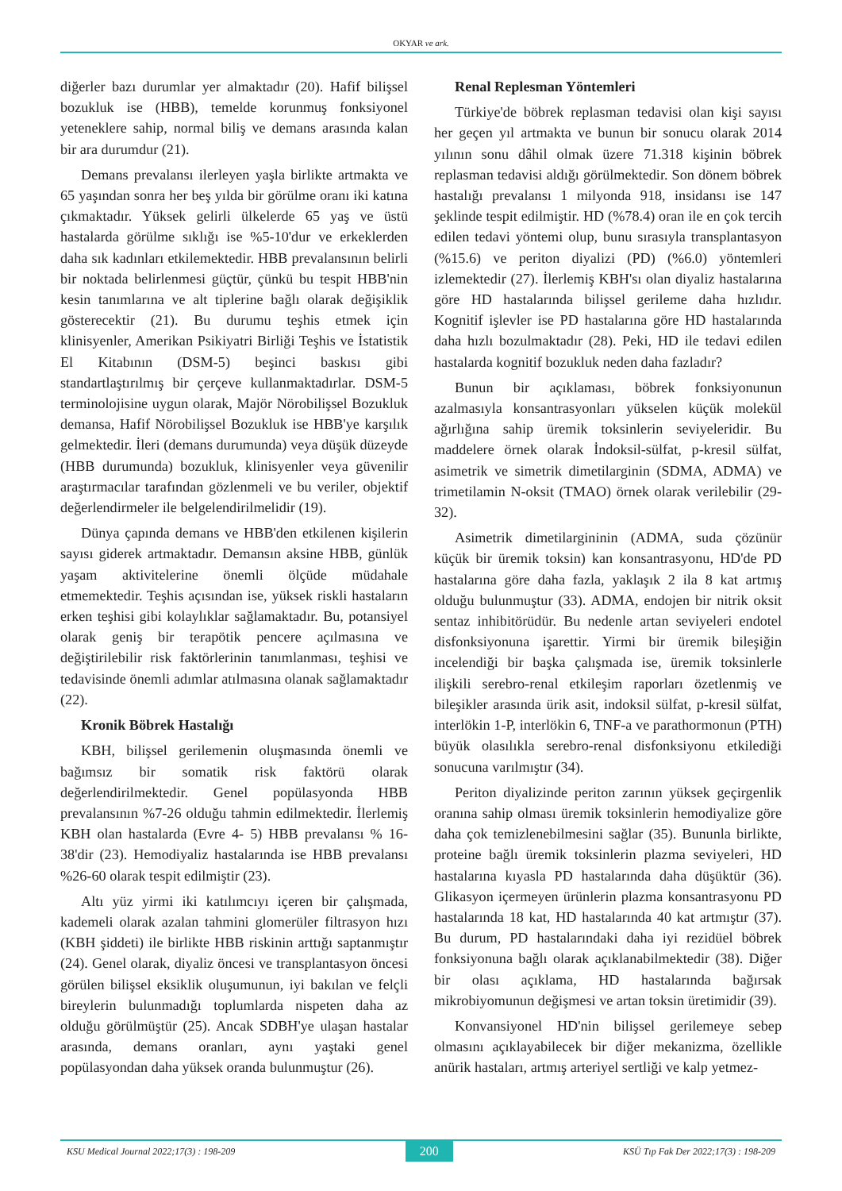OKYAR ve ark.
diğerler bazı durumlar yer almaktadır (20). Hafif bilişsel bozukluk ise (HBB), temelde korunmuş fonksiyonel yeteneklere sahip, normal biliş ve demans arasında kalan bir ara durumdur (21).
Demans prevalansı ilerleyen yaşla birlikte artmakta ve 65 yaşından sonra her beş yılda bir görülme oranı iki katına çıkmaktadır. Yüksek gelirli ülkelerde 65 yaş ve üstü hastalarda görülme sıklığı ise %5-10'dur ve erkeklerden daha sık kadınları etkilemektedir. HBB prevalansının belirli bir noktada belirlenmesi güçtür, çünkü bu tespit HBB'nin kesin tanımlarına ve alt tiplerine bağlı olarak değişiklik gösterecektir (21). Bu durumu teşhis etmek için klinisyenler, Amerikan Psikiyatri Birliği Teşhis ve İstatistik El Kitabının (DSM-5) beşinci baskısı gibi standartlaştırılmış bir çerçeve kullanmaktadırlar. DSM-5 terminolojisine uygun olarak, Majör Nörobilişsel Bozukluk demansa, Hafif Nörobilişsel Bozukluk ise HBB'ye karşılık gelmektedir. İleri (demans durumunda) veya düşük düzeyde (HBB durumunda) bozukluk, klinisyenler veya güvenilir araştırmacılar tarafından gözlenmeli ve bu veriler, objektif değerlendirmeler ile belgelendirilmelidir (19).
Dünya çapında demans ve HBB'den etkilenen kişilerin sayısı giderek artmaktadır. Demansın aksine HBB, günlük yaşam aktivitelerine önemli ölçüde müdahale etmemektedir. Teşhis açısından ise, yüksek riskli hastaların erken teşhisi gibi kolaylıklar sağlamaktadır. Bu, potansiyel olarak geniş bir terapötik pencere açılmasına ve değiştirilebilir risk faktörlerinin tanımlanması, teşhisi ve tedavisinde önemli adımlar atılmasına olanak sağlamaktadır (22).
Kronik Böbrek Hastalığı
KBH, bilişsel gerilemenin oluşmasında önemli ve bağımsız bir somatik risk faktörü olarak değerlendirilmektedir. Genel popülasyonda HBB prevalansının %7-26 olduğu tahmin edilmektedir. İlerlemiş KBH olan hastalarda (Evre 4- 5) HBB prevalansı % 16-38'dir (23). Hemodiyaliz hastalarında ise HBB prevalansı %26-60 olarak tespit edilmiştir (23).
Altı yüz yirmi iki katılımcıyı içeren bir çalışmada, kademeli olarak azalan tahmini glomerüler filtrasyon hızı (KBH şiddeti) ile birlikte HBB riskinin arttığı saptanmıştır (24). Genel olarak, diyaliz öncesi ve transplantasyon öncesi görülen bilişsel eksiklik oluşumunun, iyi bakılan ve felçli bireylerin bulunmadığı toplumlarda nispeten daha az olduğu görülmüştür (25). Ancak SDBH'ye ulaşan hastalar arasında, demans oranları, aynı yaştaki genel popülasyondan daha yüksek oranda bulunmuştur (26).
Renal Replesman Yöntemleri
Türkiye'de böbrek replasman tedavisi olan kişi sayısı her geçen yıl artmakta ve bunun bir sonucu olarak 2014 yılının sonu dâhil olmak üzere 71.318 kişinin böbrek replasman tedavisi aldığı görülmektedir. Son dönem böbrek hastalığı prevalansı 1 milyonda 918, insidansı ise 147 şeklinde tespit edilmiştir. HD (%78.4) oran ile en çok tercih edilen tedavi yöntemi olup, bunu sırasıyla transplantasyon (%15.6) ve periton diyalizi (PD) (%6.0) yöntemleri izlemektedir (27). İlerlemiş KBH'sı olan diyaliz hastalarına göre HD hastalarında bilişsel gerileme daha hızlıdır. Kognitif işlevler ise PD hastalarına göre HD hastalarında daha hızlı bozulmaktadır (28). Peki, HD ile tedavi edilen hastalarda kognitif bozukluk neden daha fazladır?
Bunun bir açıklaması, böbrek fonksiyonunun azalmasıyla konsantrasyonları yükselen küçük molekül ağırlığına sahip üremik toksinlerin seviyeleridir. Bu maddelere örnek olarak İndoksil-sülfat, p-kresil sülfat, asimetrik ve simetrik dimetilarginin (SDMA, ADMA) ve trimetilamin N-oksit (TMAO) örnek olarak verilebilir (29-32).
Asimetrik dimetilargininin (ADMA, suda çözünür küçük bir üremik toksin) kan konsantrasyonu, HD'de PD hastalarına göre daha fazla, yaklaşık 2 ila 8 kat artmış olduğu bulunmuştur (33). ADMA, endojen bir nitrik oksit sentaz inhibitörüdür. Bu nedenle artan seviyeleri endotel disfonksiyonuna işarettir. Yirmi bir üremik bileşiğin incelendiği bir başka çalışmada ise, üremik toksinlerle ilişkili serebro-renal etkileşim raporları özetlenmiş ve bileşikler arasında ürik asit, indoksil sülfat, p-kresil sülfat, interlökin 1-P, interlökin 6, TNF-a ve parathormonun (PTH) büyük olasılıkla serebro-renal disfonksiyonu etkilediği sonucuna varılmıştır (34).
Periton diyalizinde periton zarının yüksek geçirgenlik oranına sahip olması üremik toksinlerin hemodiyalize göre daha çok temizlenebilmesini sağlar (35). Bununla birlikte, proteine bağlı üremik toksinlerin plazma seviyeleri, HD hastalarına kıyasla PD hastalarında daha düşüktür (36). Glikasyon içermeyen ürünlerin plazma konsantrasyonu PD hastalarında 18 kat, HD hastalarında 40 kat artmıştır (37). Bu durum, PD hastalarındaki daha iyi rezidüel böbrek fonksiyonuna bağlı olarak açıklanabilmektedir (38). Diğer bir olası açıklama, HD hastalarında bağırsak mikrobiyomunun değişmesi ve artan toksin üretimidir (39).
Konvansiyonel HD'nin bilişsel gerilemeye sebep olmasını açıklayabilecek bir diğer mekanizma, özellikle anürik hastaları, artmış arteriyel sertliği ve kalp yetmez-
KSU Medical Journal 2022;17(3) : 198-209 200 KSÜ Tıp Fak Der 2022;17(3) : 198-209